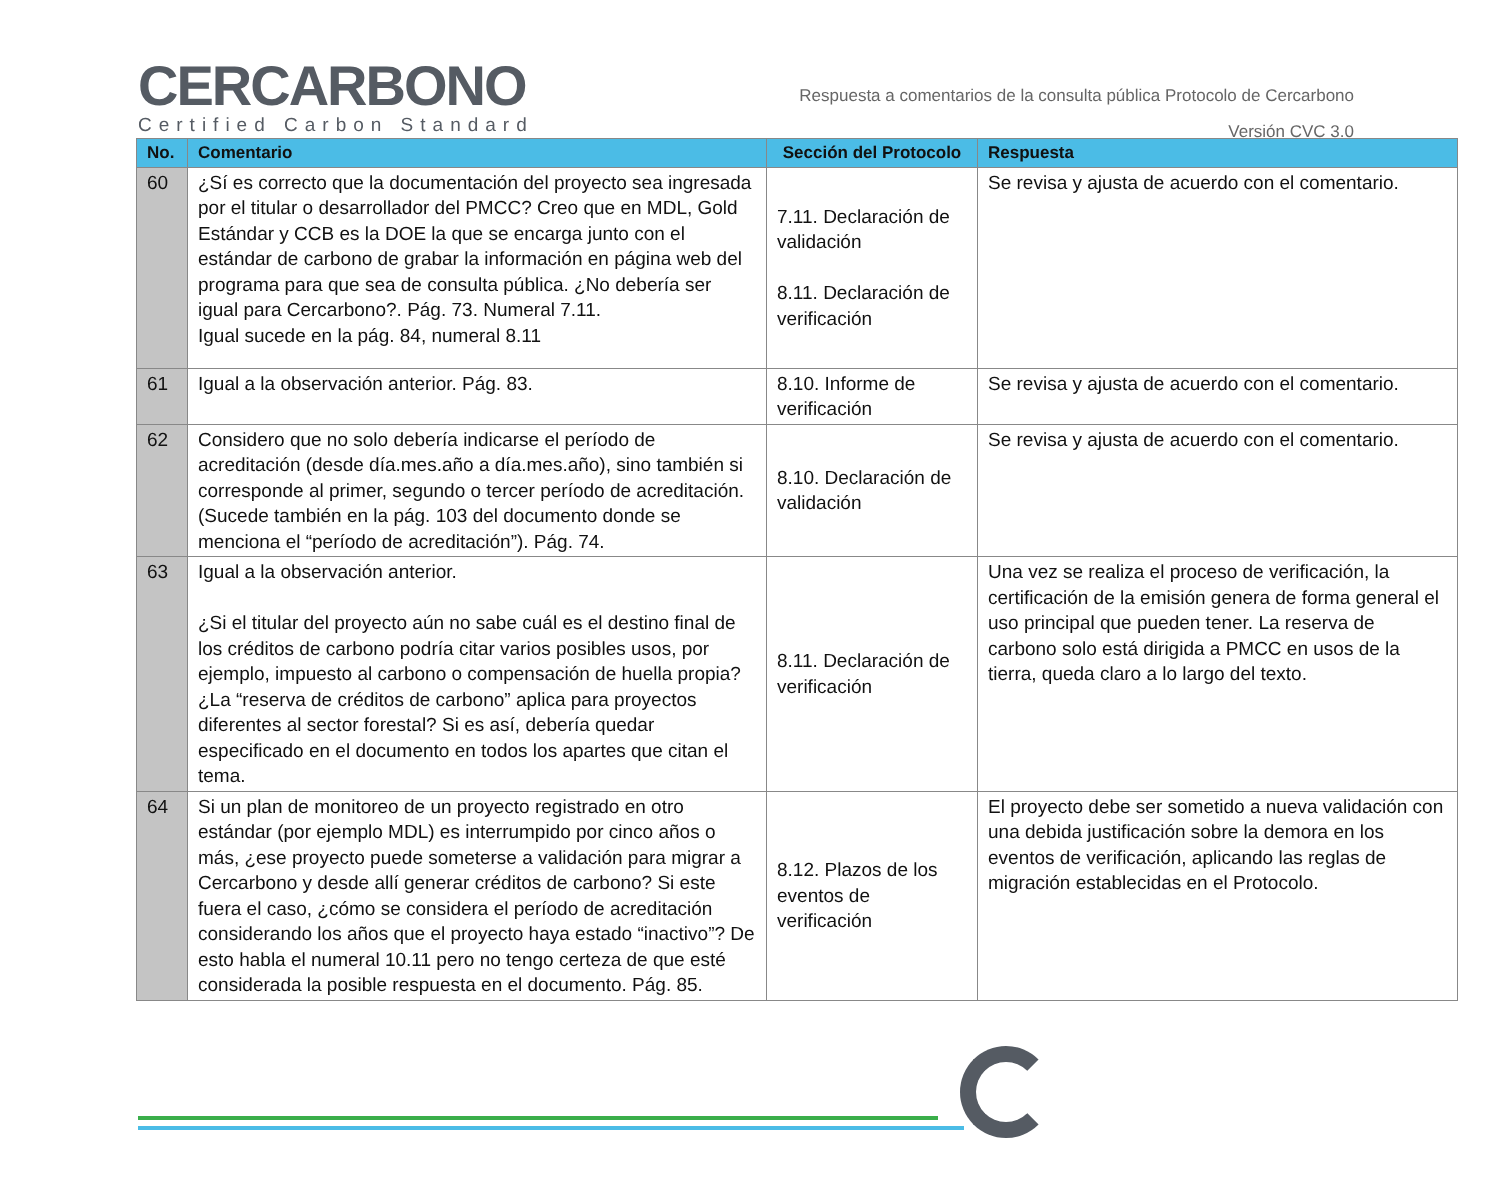CERCARBONO
Certified Carbon Standard
Respuesta a comentarios de la consulta pública Protocolo de Cercarbono
Versión CVC 3.0
| No. | Comentario | Sección del Protocolo | Respuesta |
| --- | --- | --- | --- |
| 60 | ¿Sí es correcto que la documentación del proyecto sea ingresada por el titular o desarrollador del PMCC? Creo que en MDL, Gold Estándar y CCB es la DOE la que se encarga junto con el estándar de carbono de grabar la información en página web del programa para que sea de consulta pública. ¿No debería ser igual para Cercarbono?. Pág. 73. Numeral 7.11. Igual sucede en la pág. 84, numeral 8.11 | 7.11. Declaración de validación 8.11. Declaración de verificación | Se revisa y ajusta de acuerdo con el comentario. |
| 61 | Igual a la observación anterior. Pág. 83. | 8.10. Informe de verificación | Se revisa y ajusta de acuerdo con el comentario. |
| 62 | Considero que no solo debería indicarse el período de acreditación (desde día.mes.año a día.mes.año), sino también si corresponde al primer, segundo o tercer período de acreditación. (Sucede también en la pág. 103 del documento donde se menciona el “período de acreditación”). Pág. 74. | 8.10. Declaración de validación | Se revisa y ajusta de acuerdo con el comentario. |
| 63 | Igual a la observación anterior. ¿Si el titular del proyecto aún no sabe cuál es el destino final de los créditos de carbono podría citar varios posibles usos, por ejemplo, impuesto al carbono o compensación de huella propia? ¿La “reserva de créditos de carbono” aplica para proyectos diferentes al sector forestal? Si es así, debería quedar especificado en el documento en todos los apartes que citan el tema. | 8.11. Declaración de verificación | Una vez se realiza el proceso de verificación, la certificación de la emisión genera de forma general el uso principal que pueden tener. La reserva de carbono solo está dirigida a PMCC en usos de la tierra, queda claro a lo largo del texto. |
| 64 | Si un plan de monitoreo de un proyecto registrado en otro estándar (por ejemplo MDL) es interrumpido por cinco años o más, ¿ese proyecto puede someterse a validación para migrar a Cercarbono y desde allí generar créditos de carbono? Si este fuera el caso, ¿cómo se considera el período de acreditación considerando los años que el proyecto haya estado “inactivo”? De esto habla el numeral 10.11 pero no tengo certeza de que esté considerada la posible respuesta en el documento. Pág. 85. | 8.12. Plazos de los eventos de verificación | El proyecto debe ser sometido a nueva validación con una debida justificación sobre la demora en los eventos de verificación, aplicando las reglas de migración establecidas en el Protocolo. |